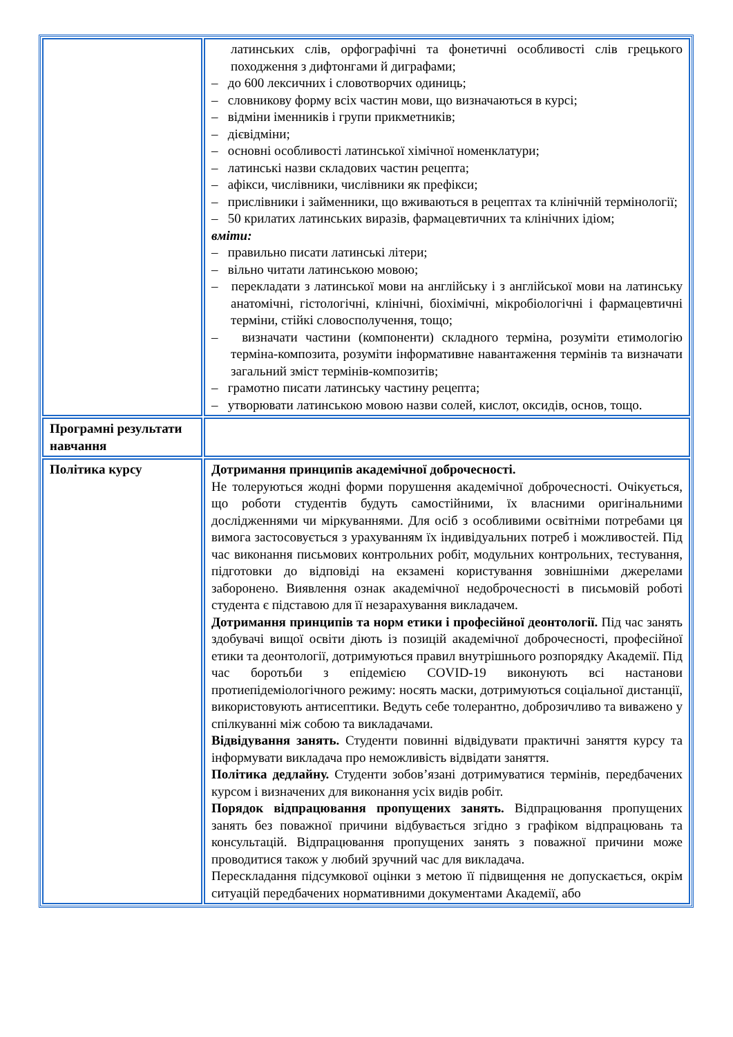| | латинських слів, орфографічні та фонетичні особливості слів грецького походження з дифтонгами й диграфами; – до 600 лексичних і словотворчих одиниць; – словникову форму всіх частин мови, що визначаються в курсі; – відміни іменників і групи прикметників; – дієвідміни; – основні особливості латинської хімічної номенклатури; – латинські назви складових частин рецепта; – афікси, числівники, числівники як префікси; – прислівники і займенники, що вживаються в рецептах та клінічній термінології; – 50 крилатих латинських виразів, фармацевтичних та клінічних ідіом; вміти: – правильно писати латинські літери; – вільно читати латинською мовою; – перекладати з латинської мови на англійську і з англійської мови на латинську анатомічні, гістологічні, клінічні, біохімічні, мікробіологічні і фармацевтичні терміни, стійкі словосполучення, тощо; – визначати частини (компоненти) складного терміна, розуміти етимологію терміна-композита, розуміти інформативне навантаження термінів та визначати загальний зміст термінів-композитів; – грамотно писати латинську частину рецепта; – утворювати латинською мовою назви солей, кислот, оксидів, основ, тощо. |
| Програмні результати навчання | |
| Політика курсу | Дотримання принципів академічної доброчесності. Не толеруються жодні форми порушення академічної доброчесності. Очікується, що роботи студентів будуть самостійними, їх власними оригінальними дослідженнями чи міркуваннями. Для осіб з особливими освітніми потребами ця вимога застосовується з урахуванням їх індивідуальних потреб і можливостей. Під час виконання письмових контрольних робіт, модульних контрольних, тестування, підготовки до відповіді на екзамені користування зовнішніми джерелами заборонено. Виявлення ознак академічної недоброчесності в письмовій роботі студента є підставою для її незарахування викладачем. Дотримання принципів та норм етики і професійної деонтології. Під час занять здобувачі вищої освіти діють із позицій академічної доброчесності, професійної етики та деонтології, дотримуються правил внутрішнього розпорядку Академії. Під час боротьби з епідемією COVID-19 виконують всі настанови протиепідеміологічного режиму: носять маски, дотримуються соціальної дистанції, використовують антисептики. Ведуть себе толерантно, доброзичливо та виважено у спілкуванні між собою та викладачами. Відвідування занять. Студенти повинні відвідувати практичні заняття курсу та інформувати викладача про неможливість відвідати заняття. Політика дедлайну. Студенти зобов’язані дотримуватися термінів, передбачених курсом і визначених для виконання усіх видів робіт. Порядок відпрацювання пропущених занять. Відпрацювання пропущених занять без поважної причини відбувається згідно з графіком відпрацювань та консультацій. Відпрацювання пропущених занять з поважної причини може проводитися також у любий зручний час для викладача. Перескладання підсумкової оцінки з метою її підвищення не допускається, окрім ситуацій передбачених нормативними документами Академії, або |